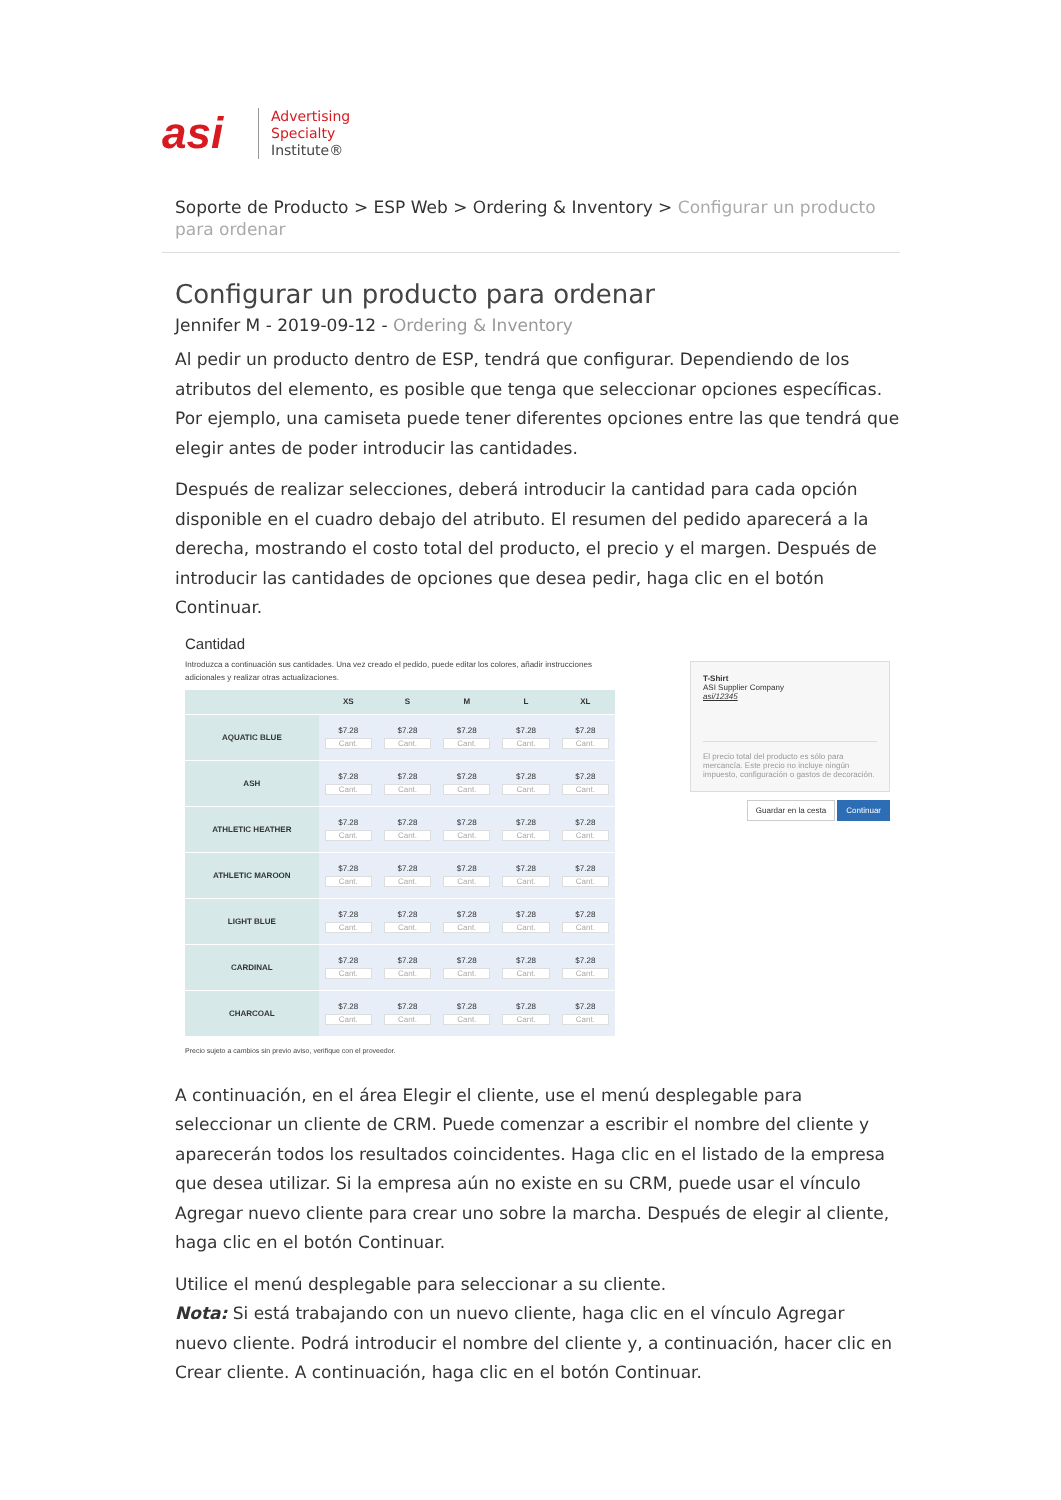asi
Advertising
Specialty
Institute®
Soporte de Producto > ESP Web > Ordering & Inventory > Configurar un producto para ordenar
Configurar un producto para ordenar
Jennifer M - 2019-09-12 - Ordering & Inventory
Al pedir un producto dentro de ESP, tendrá que configurar. Dependiendo de los atributos del elemento, es posible que tenga que seleccionar opciones específicas. Por ejemplo, una camiseta puede tener diferentes opciones entre las que tendrá que elegir antes de poder introducir las cantidades.
Después de realizar selecciones, deberá introducir la cantidad para cada opción disponible en el cuadro debajo del atributo. El resumen del pedido aparecerá a la derecha, mostrando el costo total del producto, el precio y el margen. Después de introducir las cantidades de opciones que desea pedir, haga clic en el botón Continuar.
Cantidad
Introduzca a continuación sus cantidades. Una vez creado el pedido, puede editar los colores, añadir instrucciones adicionales y realizar otras actualizaciones.
| | XS | S | M | L | XL |
| --- | --- | --- | --- | --- | --- |
| AQUATIC BLUE | $7.28 Cant. | $7.28 Cant. | $7.28 Cant. | $7.28 Cant. | $7.28 Cant. |
| ASH | $7.28 Cant. | $7.28 Cant. | $7.28 Cant. | $7.28 Cant. | $7.28 Cant. |
| ATHLETIC HEATHER | $7.28 Cant. | $7.28 Cant. | $7.28 Cant. | $7.28 Cant. | $7.28 Cant. |
| ATHLETIC MAROON | $7.28 Cant. | $7.28 Cant. | $7.28 Cant. | $7.28 Cant. | $7.28 Cant. |
| LIGHT BLUE | $7.28 Cant. | $7.28 Cant. | $7.28 Cant. | $7.28 Cant. | $7.28 Cant. |
| CARDINAL | $7.28 Cant. | $7.28 Cant. | $7.28 Cant. | $7.28 Cant. | $7.28 Cant. |
| CHARCOAL | $7.28 Cant. | $7.28 Cant. | $7.28 Cant. | $7.28 Cant. | $7.28 Cant. |
Precio sujeto a cambios sin previo aviso, verifique con el proveedor.
T-Shirt
ASI Supplier Company
asi/12345
El precio total del producto es sólo para mercancía. Este precio no incluye ningún impuesto, configuración o gastos de decoración.
Guardar en la cesta Continuar
A continuación, en el área Elegir el cliente, use el menú desplegable para seleccionar un cliente de CRM. Puede comenzar a escribir el nombre del cliente y aparecerán todos los resultados coincidentes. Haga clic en el listado de la empresa que desea utilizar. Si la empresa aún no existe en su CRM, puede usar el vínculo Agregar nuevo cliente para crear uno sobre la marcha. Después de elegir al cliente, haga clic en el botón Continuar.
Utilice el menú desplegable para seleccionar a su cliente.
Nota: Si está trabajando con un nuevo cliente, haga clic en el vínculo Agregar nuevo cliente. Podrá introducir el nombre del cliente y, a continuación, hacer clic en Crear cliente. A continuación, haga clic en el botón Continuar.